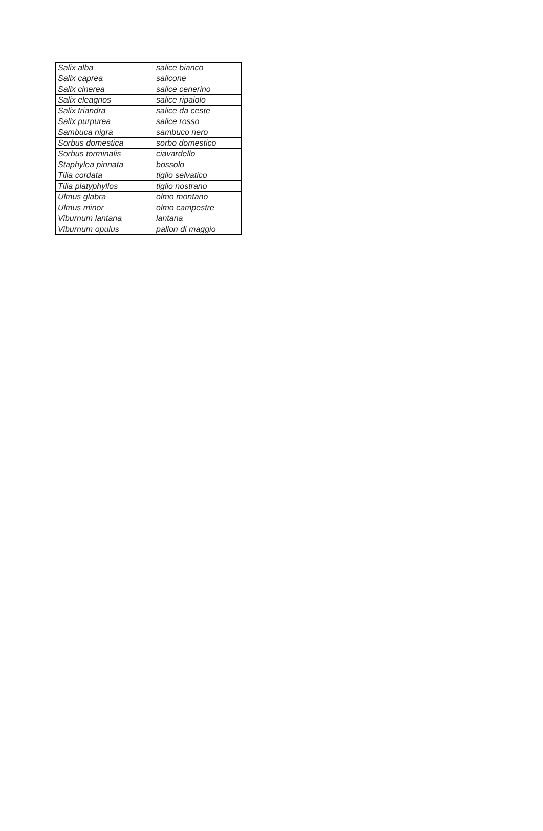| Salix alba | salice bianco |
| Salix caprea | salicone |
| Salix cinerea | salice cenerino |
| Salix eleagnos | salice ripaiolo |
| Salix triandra | salice da ceste |
| Salix purpurea | salice rosso |
| Sambuca nigra | sambuco nero |
| Sorbus domestica | sorbo domestico |
| Sorbus torminalis | ciavardello |
| Staphylea pinnata | bossolo |
| Tilia cordata | tiglio selvatico |
| Tilia platyphyllos | tiglio nostrano |
| Ulmus glabra | olmo montano |
| Ulmus minor | olmo campestre |
| Viburnum lantana | lantana |
| Viburnum opulus | pallon di maggio |